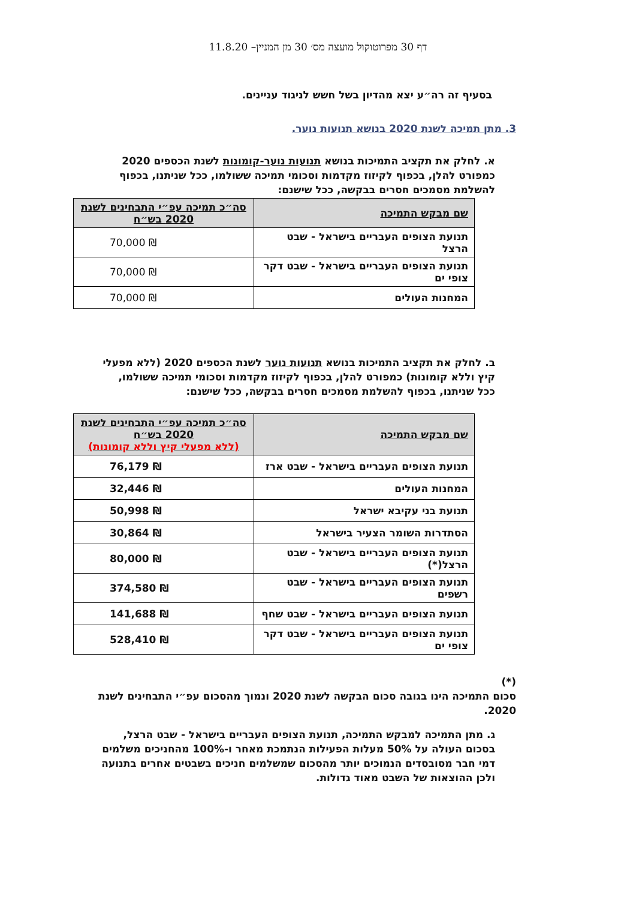דף 30 מפרוטוקול מועצה מס׳ 30 מן המניין– 11.8.20
בסעיף זה רה״ע יצא מהדיון בשל חשש לניגוד עניינים.
3. מתן תמיכה לשנת 2020 בנושא תנועות נוער.
א. לחלק את תקציב התמיכות בנושא תנועות נוער-קומונות לשנת הכספים 2020 כמפורט להלן, בכפוף לקיזוז מקדמות וסכומי תמיכה ששולמו, ככל שניתנו, בכפוף להשלמת מסמכים חסרים בבקשה, ככל שישנם:
| שם מבקש התמיכה | סה״כ תמיכה עפ״י התבחינים לשנת 2020 בש״ח |
| --- | --- |
| תנועת הצופים העבריים בישראל - שבט הרצל | 70,000 ₪ |
| תנועת הצופים העבריים בישראל - שבט דקר צופי ים | 70,000 ₪ |
| המחנות העולים | 70,000 ₪ |
ב. לחלק את תקציב התמיכות בנושא תנועות נוער לשנת הכספים 2020 (ללא מפעלי קיץ וללא קומונות) כמפורט להלן, בכפוף לקיזוז מקדמות וסכומי תמיכה ששולמו, ככל שניתנו, בכפוף להשלמת מסמכים חסרים בבקשה, ככל שישנם:
| שם מבקש התמיכה | סה״כ תמיכה עפ״י התבחינים לשנת 2020 בש״ח (ללא מפעלי קיץ וללא קומונות) |
| --- | --- |
| תנועת הצופים העבריים בישראל - שבט ארז | 76,179 ₪ |
| המחנות העולים | 32,446 ₪ |
| תנועת בני עקיבא ישראל | 50,998 ₪ |
| הסתדרות השומר הצעיר בישראל | 30,864 ₪ |
| תנועת הצופים העבריים בישראל - שבט הרצל(*) | 80,000 ₪ |
| תנועת הצופים העבריים בישראל - שבט רשפים | 374,580 ₪ |
| תנועת הצופים העבריים בישראל - שבט שחף | 141,688 ₪ |
| תנועת הצופים העבריים בישראל - שבט דקר צופי ים | 528,410 ₪ |
(*)
סכום התמיכה הינו בגובה סכום הבקשה לשנת 2020 ונמוך מהסכום עפ״י התבחינים לשנת 2020.
ג. מתן התמיכה למבקש התמיכה, תנועת הצופים העבריים בישראל - שבט הרצל, בסכום העולה על 50% מעלות הפעילות הנתמכת מאחר ו-100% מהחניכים משלמים דמי חבר מסובסדים הנמוכים יותר מהסכום שמשלמים חניכים בשבטים אחרים בתנועה ולכן ההוצאות של השבט מאוד גדולות.